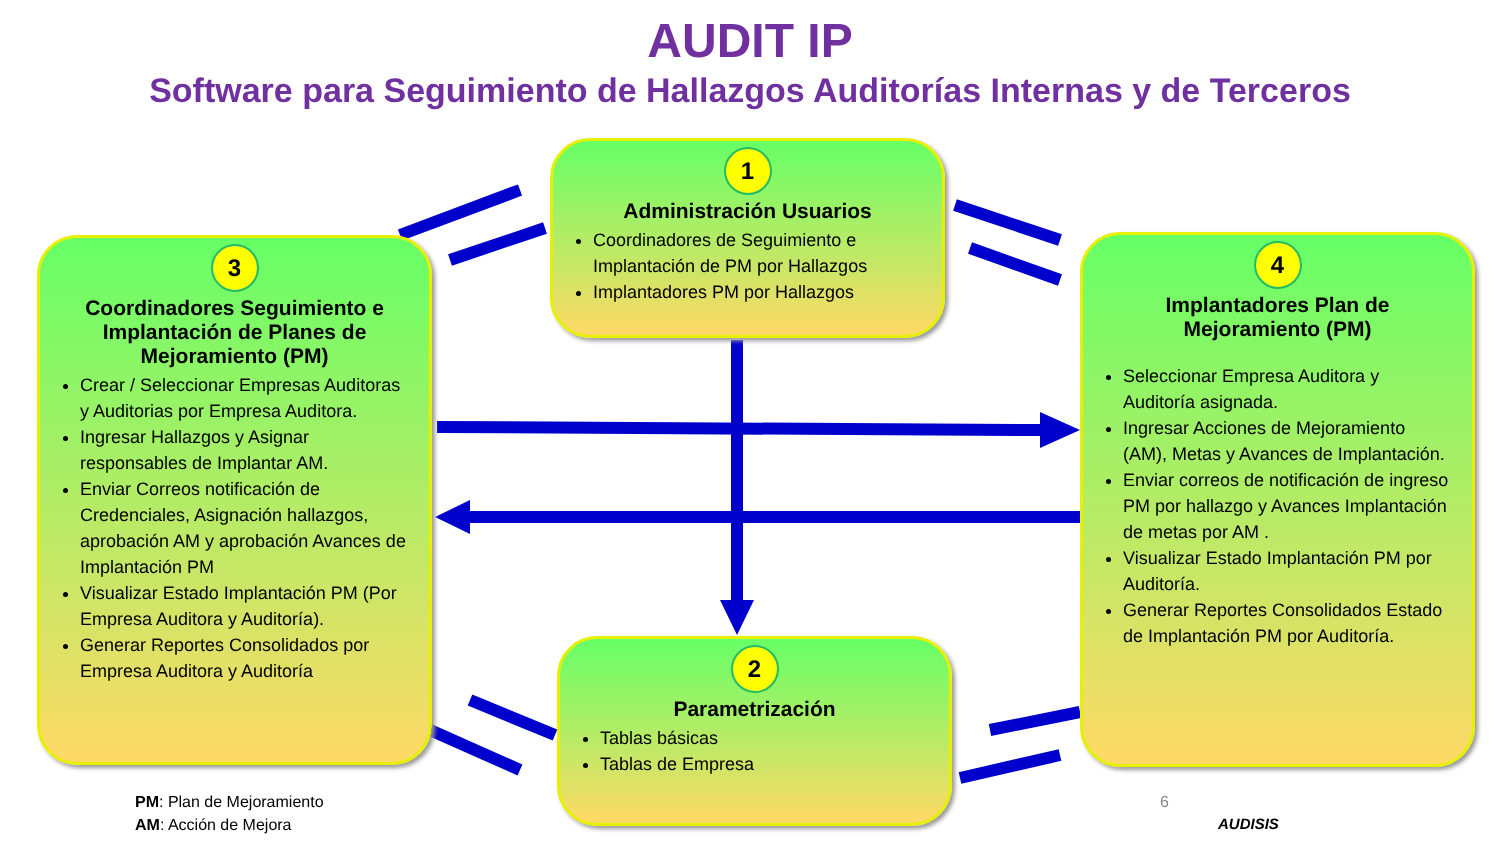AUDIT IP
Software para Seguimiento de Hallazgos Auditorías Internas y de Terceros
1
Administración Usuarios
Coordinadores de Seguimiento e Implantación de PM por Hallazgos
Implantadores PM por Hallazgos
3
Coordinadores Seguimiento e Implantación de Planes de Mejoramiento (PM)
Crear / Seleccionar Empresas Auditoras y Auditorias por Empresa Auditora.
Ingresar Hallazgos y Asignar responsables de Implantar AM.
Enviar Correos notificación de Credenciales, Asignación hallazgos, aprobación AM y aprobación Avances de Implantación PM
Visualizar Estado Implantación PM (Por Empresa Auditora y Auditoría).
Generar Reportes Consolidados por Empresa Auditora y Auditoría
4
Implantadores Plan de Mejoramiento (PM)
Seleccionar Empresa Auditora y Auditoría asignada.
Ingresar Acciones de Mejoramiento (AM), Metas y Avances de Implantación.
Enviar correos de notificación de ingreso PM por hallazgo y Avances Implantación de metas por AM .
Visualizar Estado Implantación PM por Auditoría.
Generar Reportes Consolidados Estado de Implantación PM por Auditoría.
2
Parametrización
Tablas básicas
Tablas de Empresa
PM: Plan de Mejoramiento
AM: Acción de Mejora
6
AUDISIS